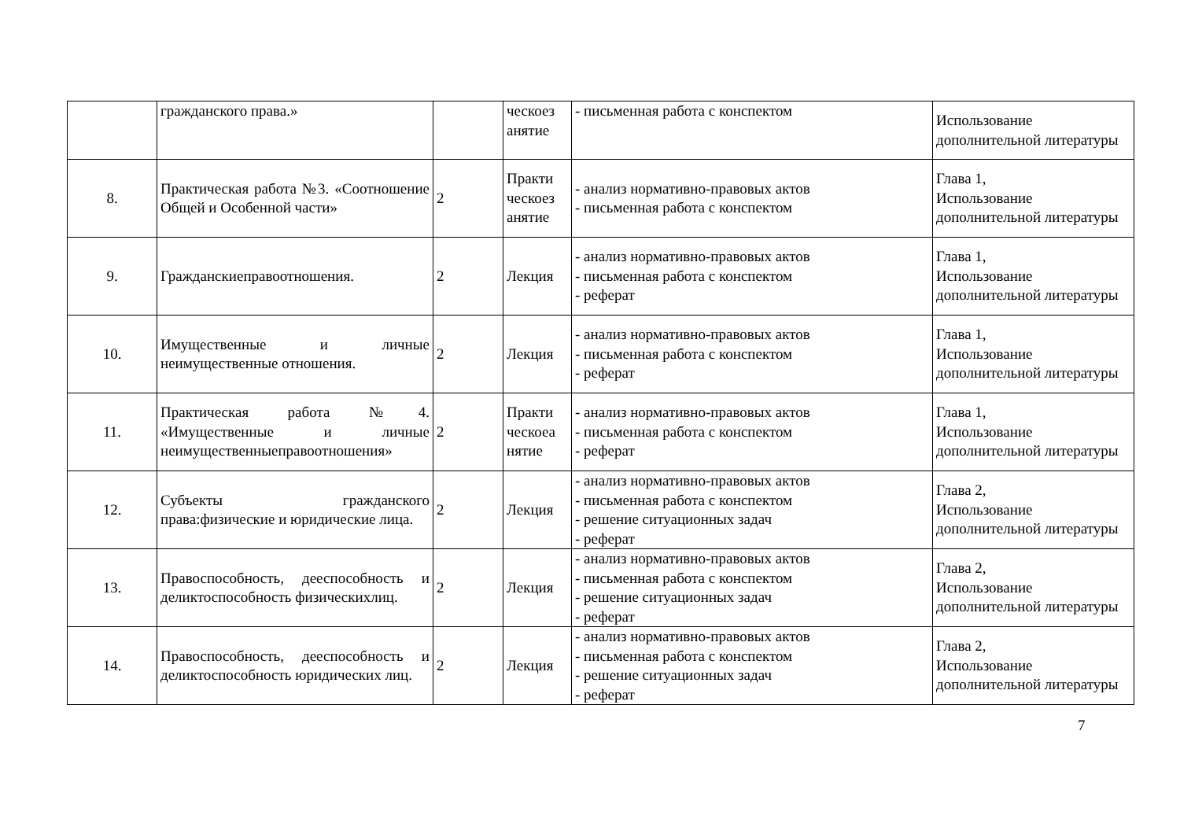| | гражданского права.» | | ческоез анятие | - письменная работа с конспектом | Использование дополнительной литературы |
| 8. | Практическая работа №3. «Соотношение Общей и Особенной части» | 2 | Практи ческоез анятие | - анализ нормативно-правовых актов - письменная работа с конспектом | Глава 1, Использование дополнительной литературы |
| 9. | Гражданскиеправоотношения. | 2 | Лекция | - анализ нормативно-правовых актов - письменная работа с конспектом - реферат | Глава 1, Использование дополнительной литературы |
| 10. | Имущественные и личные неимущественные отношения. | 2 | Лекция | - анализ нормативно-правовых актов - письменная работа с конспектом - реферат | Глава 1, Использование дополнительной литературы |
| 11. | Практическая работа №4. «Имущественные и личные неимущественныеправоотношения» | 2 | Практи ческоеа нятие | - анализ нормативно-правовых актов - письменная работа с конспектом - реферат | Глава 1, Использование дополнительной литературы |
| 12. | Субъекты гражданского права:физические и юридические лица. | 2 | Лекция | - анализ нормативно-правовых актов - письменная работа с конспектом - решение ситуационных задач - реферат | Глава 2, Использование дополнительной литературы |
| 13. | Правоспособность, дееспособность и деликтоспособность физическихлиц. | 2 | Лекция | - анализ нормативно-правовых актов - письменная работа с конспектом - решение ситуационных задач - реферат | Глава 2, Использование дополнительной литературы |
| 14. | Правоспособность, дееспособность и деликтоспособность юридических лиц. | 2 | Лекция | - анализ нормативно-правовых актов - письменная работа с конспектом - решение ситуационных задач - реферат | Глава 2, Использование дополнительной литературы |
7